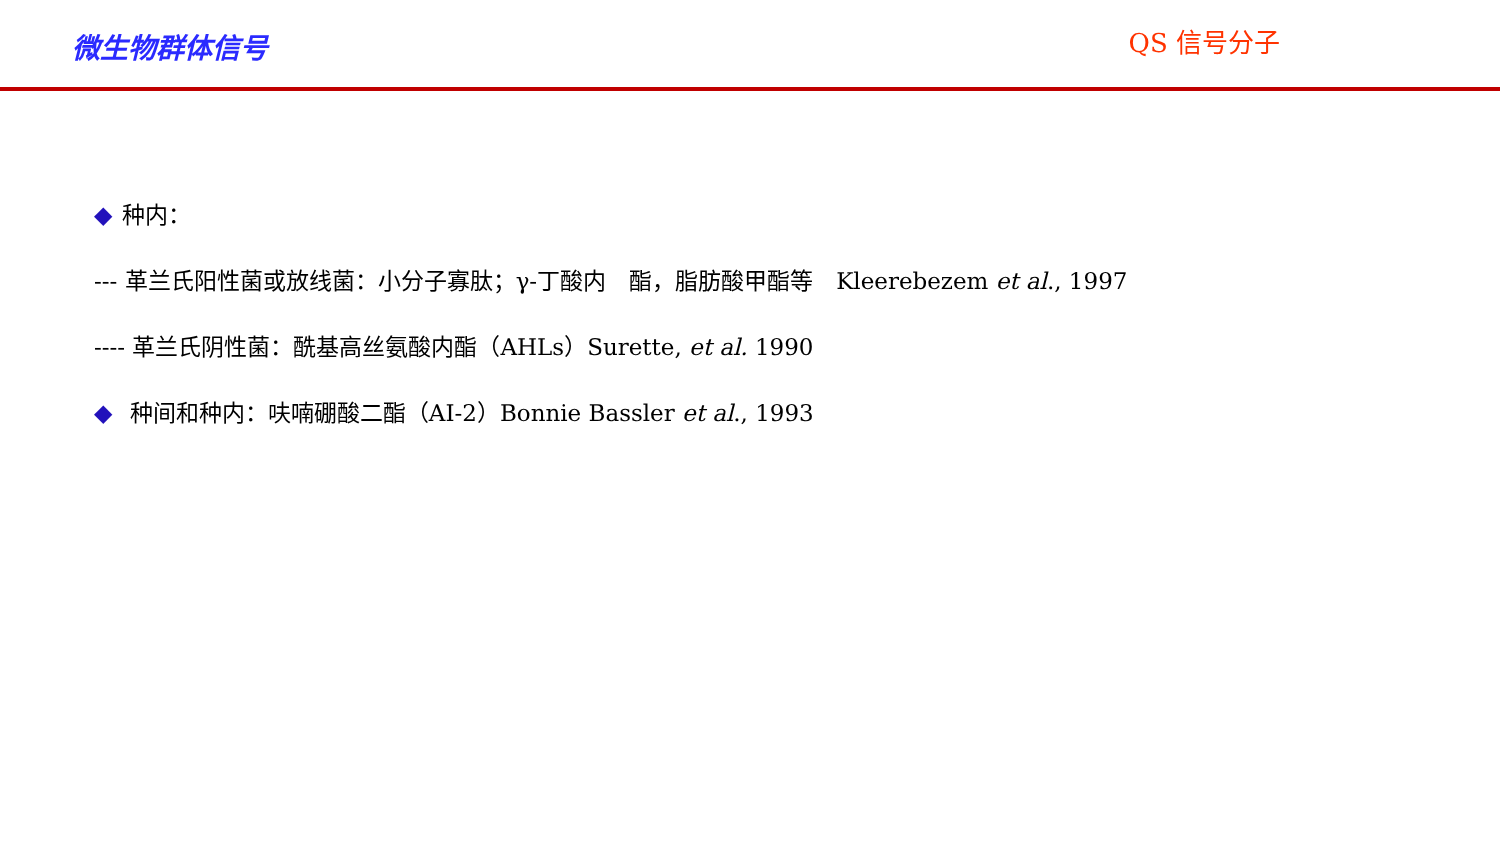微生物群体信号
QS 信号分子
◆ 种内：
--- 革兰氏阳性菌或放线菌：小分子寡肽；γ-丁酸内　酯，脂肪酸甲酯等　Kleerebezem et al., 1997
---- 革兰氏阴性菌：酰基高丝氨酸内酯（AHLs）Surette, et al. 1990
◆ 种间和种内：呋喃硼酸二酯（AI-2）Bonnie Bassler et al., 1993